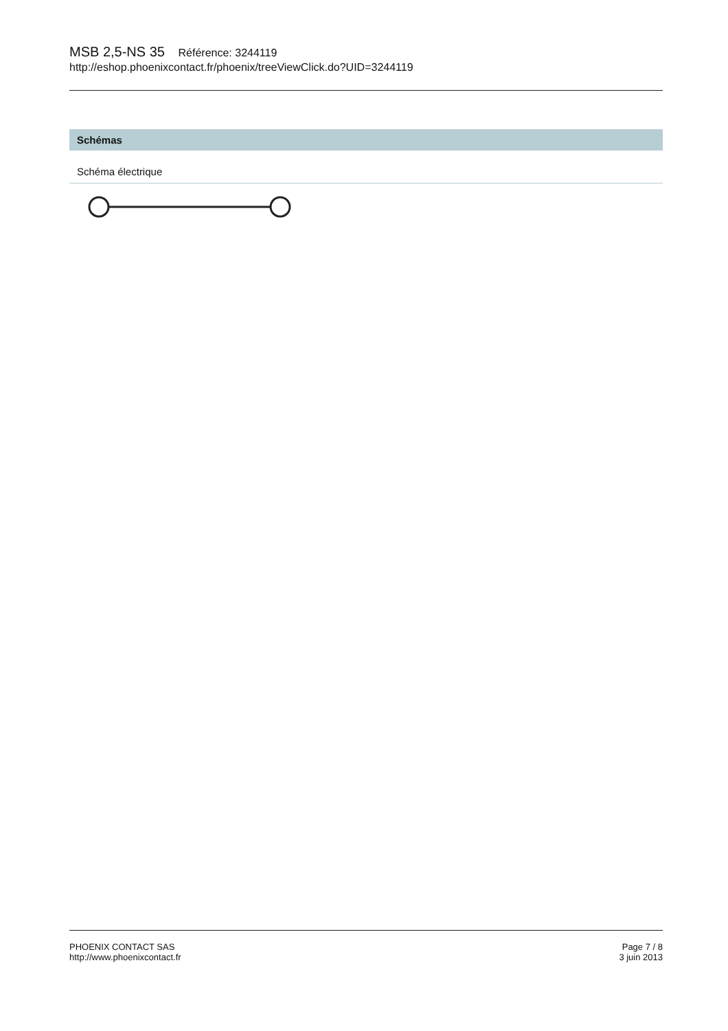MSB 2,5-NS 35 Référence: 3244119
http://eshop.phoenixcontact.fr/phoenix/treeViewClick.do?UID=3244119
Schémas
Schéma électrique
PHOENIX CONTACT SAS
http://www.phoenixcontact.fr
Page 7 / 8
3 juin 2013